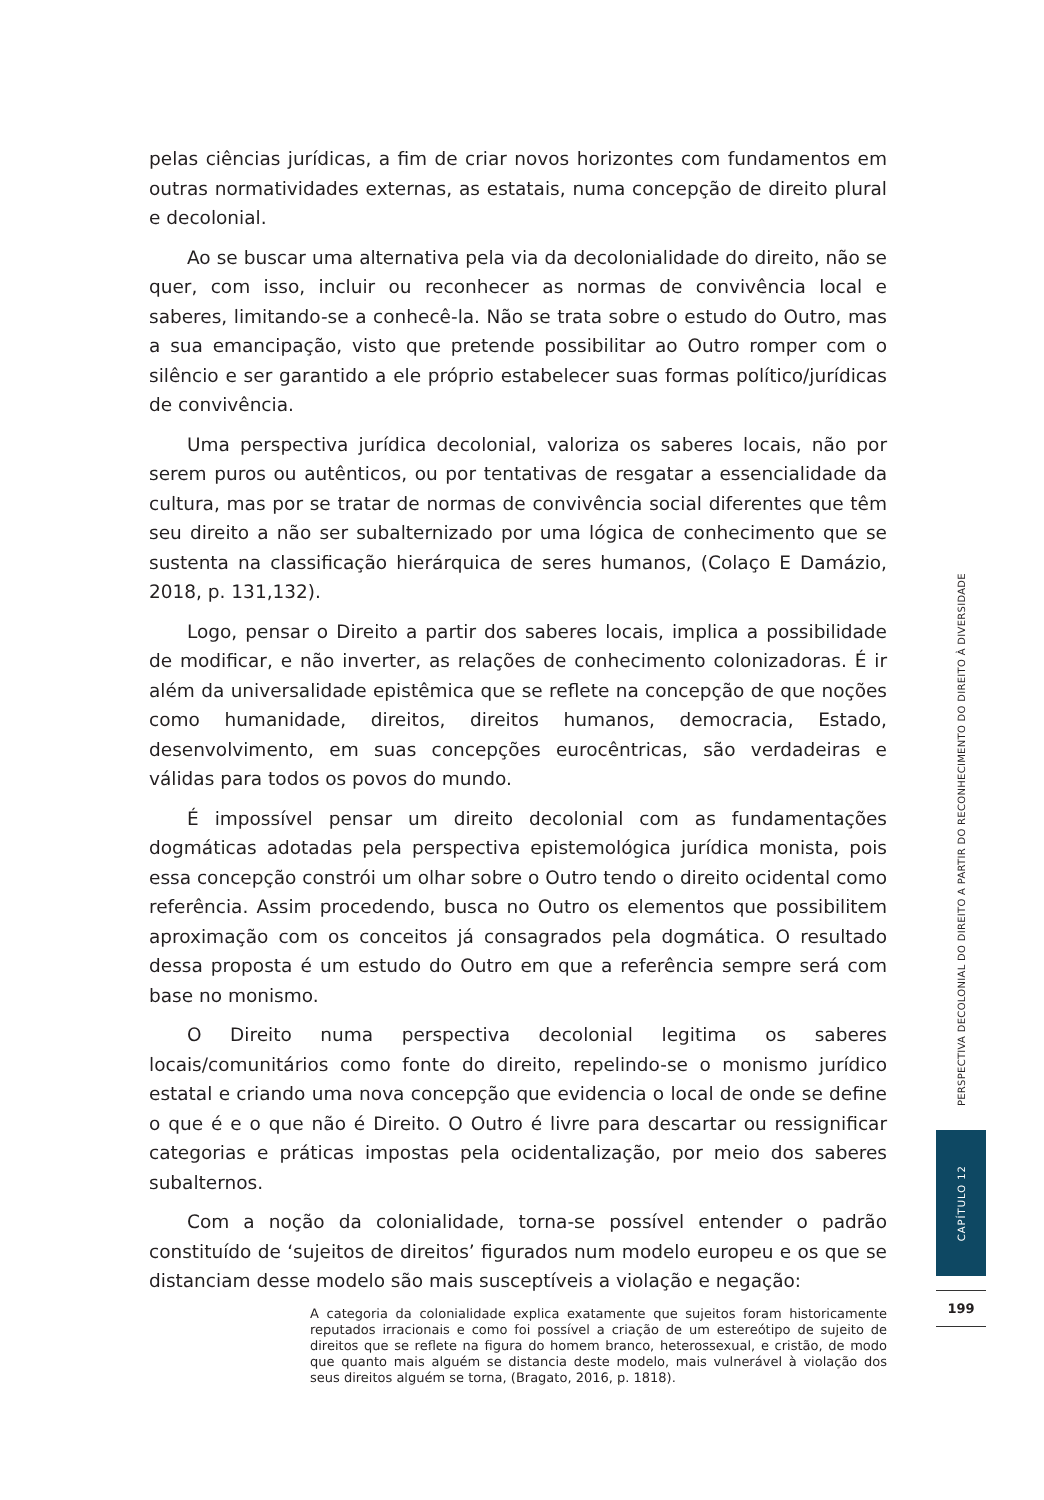pelas ciências jurídicas, a fim de criar novos horizontes com fundamentos em outras normatividades externas, as estatais, numa concepção de direito plural e decolonial.
Ao se buscar uma alternativa pela via da decolonialidade do direito, não se quer, com isso, incluir ou reconhecer as normas de convivência local e saberes, limitando-se a conhecê-la. Não se trata sobre o estudo do Outro, mas a sua emancipação, visto que pretende possibilitar ao Outro romper com o silêncio e ser garantido a ele próprio estabelecer suas formas político/jurídicas de convivência.
Uma perspectiva jurídica decolonial, valoriza os saberes locais, não por serem puros ou autênticos, ou por tentativas de resgatar a essencialidade da cultura, mas por se tratar de normas de convivência social diferentes que têm seu direito a não ser subalternizado por uma lógica de conhecimento que se sustenta na classificação hierárquica de seres humanos, (Colaço E Damázio, 2018, p. 131,132).
Logo, pensar o Direito a partir dos saberes locais, implica a possibilidade de modificar, e não inverter, as relações de conhecimento colonizadoras. É ir além da universalidade epistêmica que se reflete na concepção de que noções como humanidade, direitos, direitos humanos, democracia, Estado, desenvolvimento, em suas concepções eurocêntricas, são verdadeiras e válidas para todos os povos do mundo.
É impossível pensar um direito decolonial com as fundamentações dogmáticas adotadas pela perspectiva epistemológica jurídica monista, pois essa concepção constrói um olhar sobre o Outro tendo o direito ocidental como referência. Assim procedendo, busca no Outro os elementos que possibilitem aproximação com os conceitos já consagrados pela dogmática. O resultado dessa proposta é um estudo do Outro em que a referência sempre será com base no monismo.
O Direito numa perspectiva decolonial legitima os saberes locais/comunitários como fonte do direito, repelindo-se o monismo jurídico estatal e criando uma nova concepção que evidencia o local de onde se define o que é e o que não é Direito. O Outro é livre para descartar ou ressignificar categorias e práticas impostas pela ocidentalização, por meio dos saberes subalternos.
Com a noção da colonialidade, torna-se possível entender o padrão constituído de ‘sujeitos de direitos’ figurados num modelo europeu e os que se distanciam desse modelo são mais susceptíveis a violação e negação:
A categoria da colonialidade explica exatamente que sujeitos foram historicamente reputados irracionais e como foi possível a criação de um estereótipo de sujeito de direitos que se reflete na figura do homem branco, heterossexual, e cristão, de modo que quanto mais alguém se distancia deste modelo, mais vulnerável à violação dos seus direitos alguém se torna, (Bragato, 2016, p. 1818).
PERSPECTIVA DECOLONIAL DO DIREITO A PARTIR DO RECONHECIMENTO DO DIREITO À DIVERSIDADE
CAPÍTULO 12
199